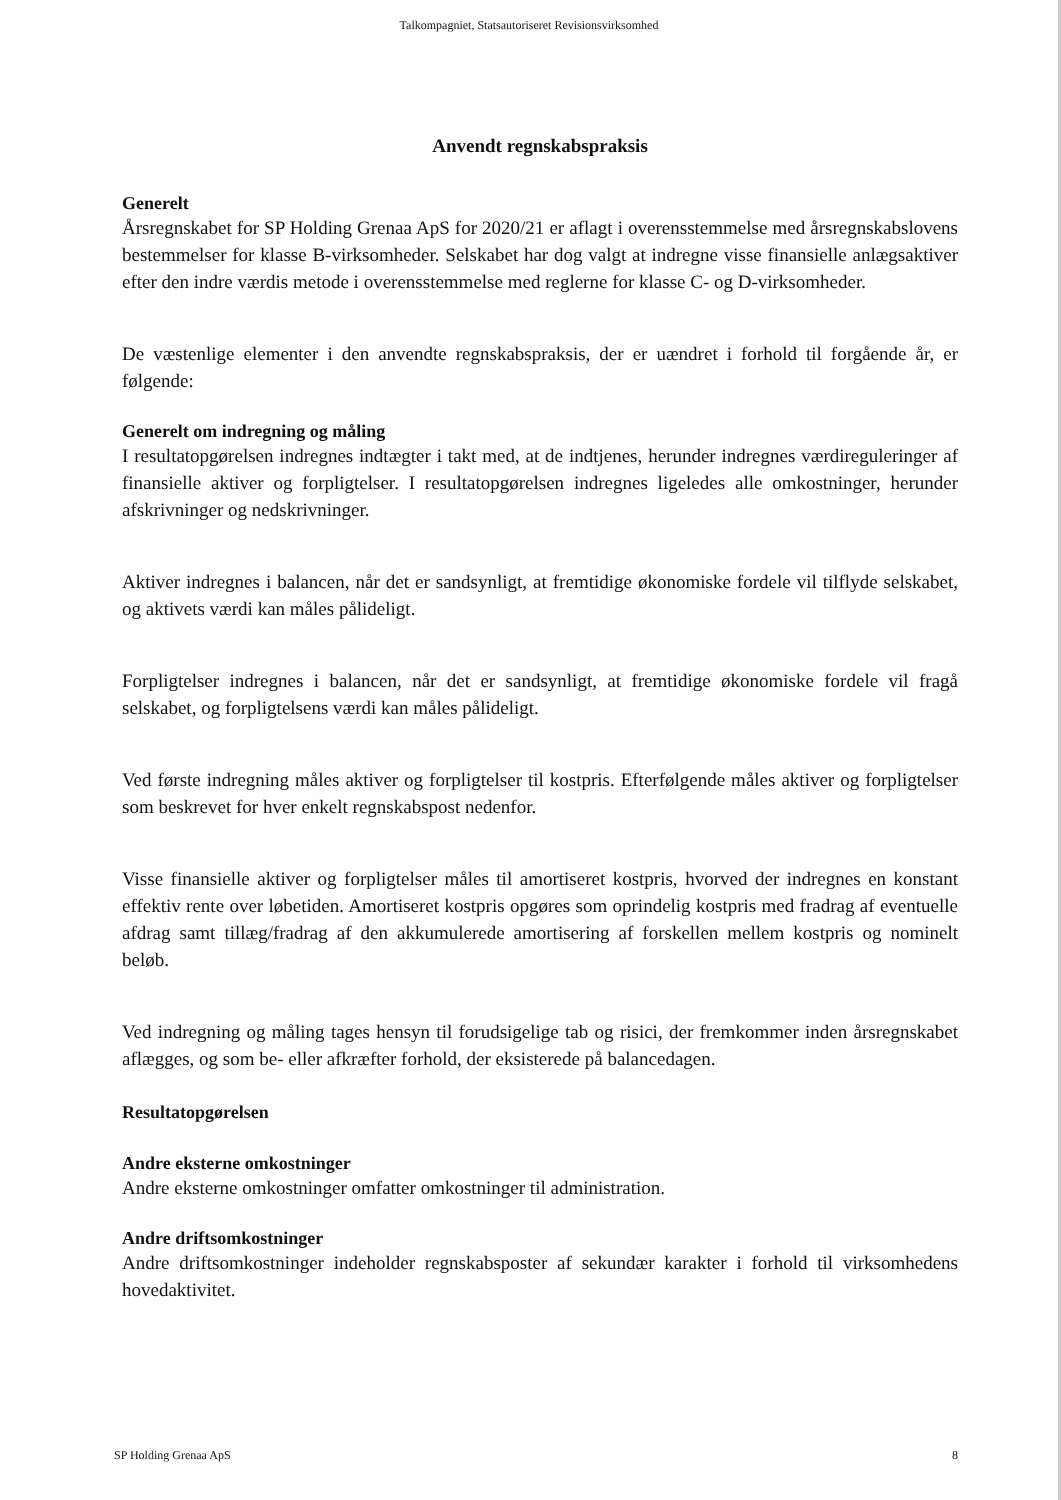Talkompagniet, Statsautoriseret Revisionsvirksomhed
Anvendt regnskabspraksis
Generelt
Årsregnskabet for SP Holding Grenaa ApS for 2020/21 er aflagt i overensstemmelse med årsregnskabslovens bestemmelser for klasse B-virksomheder. Selskabet har dog valgt at indregne visse finansielle anlægsaktiver efter den indre værdis metode i overensstemmelse med reglerne for klasse C- og D-virksomheder.
De væstenlige elementer i den anvendte regnskabspraksis, der er uændret i forhold til forgående år, er følgende:
Generelt om indregning og måling
I resultatopgørelsen indregnes indtægter i takt med, at de indtjenes, herunder indregnes værdireguleringer af finansielle aktiver og forpligtelser. I resultatopgørelsen indregnes ligeledes alle omkostninger, herunder afskrivninger og nedskrivninger.
Aktiver indregnes i balancen, når det er sandsynligt, at fremtidige økonomiske fordele vil tilflyde selskabet, og aktivets værdi kan måles pålideligt.
Forpligtelser indregnes i balancen, når det er sandsynligt, at fremtidige økonomiske fordele vil fragå selskabet, og forpligtelsens værdi kan måles pålideligt.
Ved første indregning måles aktiver og forpligtelser til kostpris. Efterfølgende måles aktiver og forpligtelser som beskrevet for hver enkelt regnskabspost nedenfor.
Visse finansielle aktiver og forpligtelser måles til amortiseret kostpris, hvorved der indregnes en konstant effektiv rente over løbetiden. Amortiseret kostpris opgøres som oprindelig kostpris med fradrag af eventuelle afdrag samt tillæg/fradrag af den akkumulerede amortisering af forskellen mellem kostpris og nominelt beløb.
Ved indregning og måling tages hensyn til forudsigelige tab og risici, der fremkommer inden årsregnskabet aflægges, og som be- eller afkræfter forhold, der eksisterede på balancedagen.
Resultatopgørelsen
Andre eksterne omkostninger
Andre eksterne omkostninger omfatter omkostninger til administration.
Andre driftsomkostninger
Andre driftsomkostninger indeholder regnskabsposter af sekundær karakter i forhold til virksomhedens hovedaktivitet.
SP Holding Grenaa ApS 8